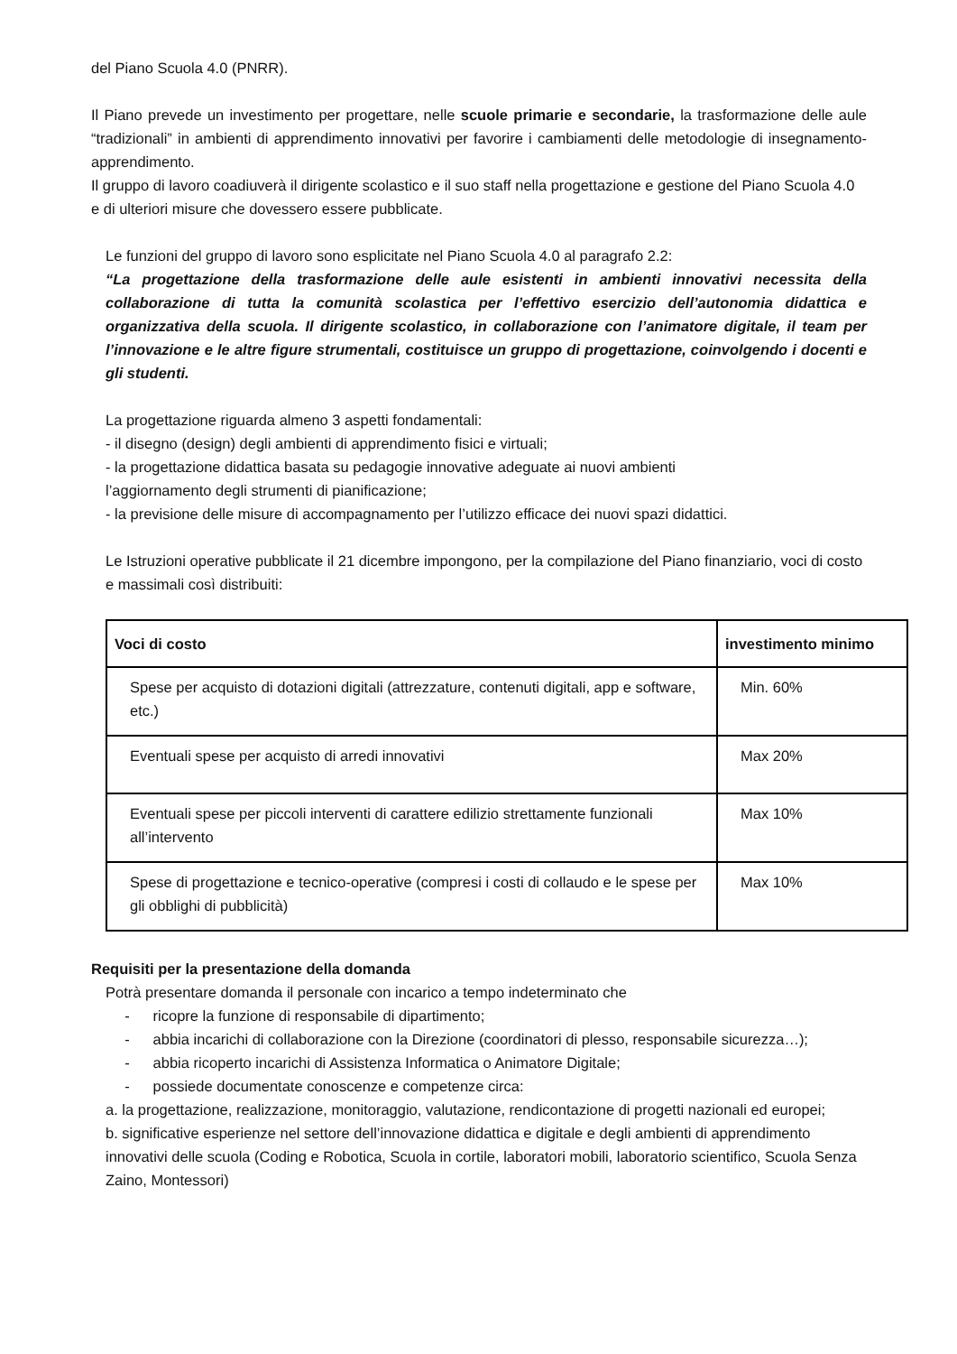del Piano Scuola 4.0 (PNRR).
Il Piano prevede un investimento per progettare, nelle scuole primarie e secondarie, la trasformazione delle aule “tradizionali” in ambienti di apprendimento innovativi per favorire i cambiamenti delle metodologie di insegnamento-apprendimento.
Il gruppo di lavoro coadiuverà il dirigente scolastico e il suo staff nella progettazione e gestione del Piano Scuola 4.0 e di ulteriori misure che dovessero essere pubblicate.
Le funzioni del gruppo di lavoro sono esplicitate nel Piano Scuola 4.0 al paragrafo 2.2:
“La progettazione della trasformazione delle aule esistenti in ambienti innovativi necessita della collaborazione di tutta la comunità scolastica per l’effettivo esercizio dell’autonomia didattica e organizzativa della scuola. Il dirigente scolastico, in collaborazione con l’animatore digitale, il team per l’innovazione e le altre figure strumentali, costituisce un gruppo di progettazione, coinvolgendo i docenti e gli studenti.
La progettazione riguarda almeno 3 aspetti fondamentali:
- il disegno (design) degli ambienti di apprendimento fisici e virtuali;
- la progettazione didattica basata su pedagogie innovative adeguate ai nuovi ambienti
l’aggiornamento degli strumenti di pianificazione;
- la previsione delle misure di accompagnamento per l’utilizzo efficace dei nuovi spazi didattici.
Le Istruzioni operative pubblicate il 21 dicembre impongono, per la compilazione del Piano finanziario, voci di costo e massimali così distribuiti:
| Voci di costo | investimento minimo |
| --- | --- |
| Spese per acquisto di dotazioni digitali (attrezzature, contenuti digitali, app e software, etc.) | Min. 60% |
| Eventuali spese per acquisto di arredi innovativi | Max 20% |
| Eventuali spese per piccoli interventi di carattere edilizio strettamente funzionali all’intervento | Max 10% |
| Spese di progettazione e tecnico-operative (compresi i costi di collaudo e le spese per gli obblighi di pubblicità) | Max 10% |
Requisiti per la presentazione della domanda
Potrà presentare domanda il personale con incarico a tempo indeterminato che
- ricopre la funzione di responsabile di dipartimento;
- abbia incarichi di collaborazione con la Direzione (coordinatori di plesso, responsabile sicurezza…);
- abbia ricoperto incarichi di Assistenza Informatica o Animatore Digitale;
- possiede documentate conoscenze e competenze circa:
a. la progettazione, realizzazione, monitoraggio, valutazione, rendicontazione di progetti nazionali ed europei;
b. significative esperienze nel settore dell’innovazione didattica e digitale e degli ambienti di apprendimento innovativi delle scuola (Coding e Robotica, Scuola in cortile, laboratori mobili, laboratorio scientifico, Scuola Senza Zaino, Montessori)